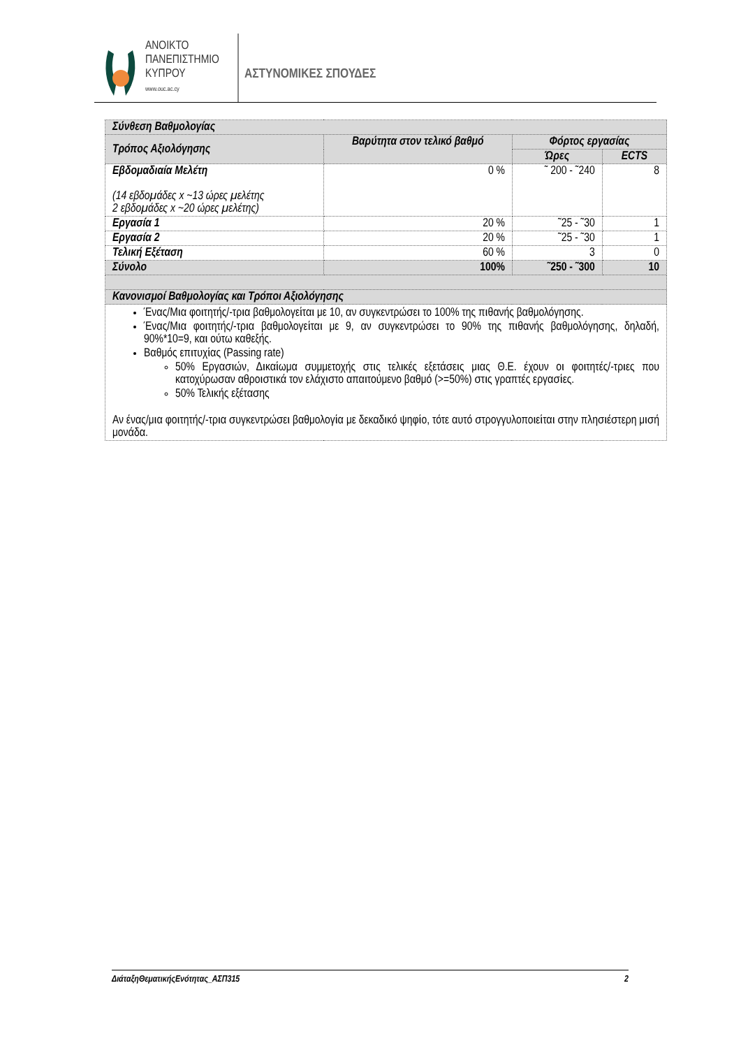ΑΝΟΙΚΤΟ
ΠΑΝΕΠΙΣΤΗΜΙΟ
ΚΥΠΡΟΥ
www.ouc.ac.cy
ΑΣΤΥΝΟΜΙΚΕΣ ΣΠΟΥΔΕΣ
| Σύνθεση Βαθμολογίας | | | |
| Τρόπος Αξιολόγησης | Βαρύτητα στον τελικό βαθμό | Φόρτος εργασίας | |
| | | Ώρες | ECTS |
| Εβδομαδιαία Μελέτη (14 εβδομάδες x ~13 ώρες μελέτης 2 εβδομάδες x ~20 ώρες μελέτης) | 0 % | ˜ 200 - ˜240 | 8 |
| Εργασία 1 | 20 % | ˜25 - ˜30 | 1 |
| Εργασία 2 | 20 % | ˜25 - ˜30 | 1 |
| Τελική Εξέταση | 60 % | 3 | 0 |
| Σύνολο | 100% | ˜250 - ˜300 | 10 |
| Κανονισμοί Βαθμολογίας και Τρόποι Αξιολόγησης | | | |
| Ένας/Μια φοιτητής/-τρια βαθμολογείται με 10, αν συγκεντρώσει το 100% της πιθανής βαθμολόγησης. Ένας/Μια φοιτητής/-τρια βαθμολογείται με 9, αν συγκεντρώσει το 90% της πιθανής βαθμολόγησης, δηλαδή, 90%*10=9, και ούτω καθεξής. Βαθμός επιτυχίας (Passing rate) 50% Εργασιών, Δικαίωμα συμμετοχής στις τελικές εξετάσεις μιας Θ.Ε. έχουν οι φοιτητές/-τριες που κατοχύρωσαν αθροιστικά τον ελάχιστο απαιτούμενο βαθμό (>=50%) στις γραπτές εργασίες. 50% Τελικής εξέτασης Αν ένας/μια φοιτητής/-τρια συγκεντρώσει βαθμολογία με δεκαδικό ψηφίο, τότε αυτό στρογγυλοποιείται στην πλησιέστερη μισή μονάδα. | | | |
ΔιάταξηΘεματικήςΕνότητας_ΑΣΠ315 2